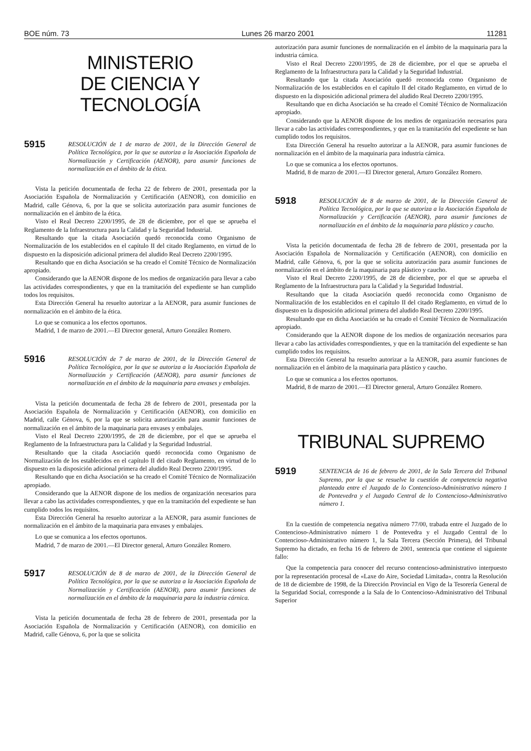BOE núm. 73 Lunes 26 marzo 2001 11281
MINISTERIO
DE CIENCIA Y TECNOLOGÍA
5915 RESOLUCIÓN de 1 de marzo de 2001, de la Dirección General de Política Tecnológica, por la que se autoriza a la Asociación Española de Normalización y Certificación (AENOR), para asumir funciones de normalización en el ámbito de la ética.
Vista la petición documentada de fecha 22 de febrero de 2001, presentada por la Asociación Española de Normalización y Certificación (AENOR), con domicilio en Madrid, calle Génova, 6, por la que se solicita autorización para asumir funciones de normalización en el ámbito de la ética.
Visto el Real Decreto 2200/1995, de 28 de diciembre, por el que se aprueba el Reglamento de la Infraestructura para la Calidad y la Seguridad Industrial.
Resultando que la citada Asociación quedó reconocida como Organismo de Normalización de los establecidos en el capítulo II del citado Reglamento, en virtud de lo dispuesto en la disposición adicional primera del aludido Real Decreto 2200/1995.
Resultando que en dicha Asociación se ha creado el Comité Técnico de Normalización apropiado.
Considerando que la AENOR dispone de los medios de organización para llevar a cabo las actividades correspondientes, y que en la tramitación del expediente se han cumplido todos los requisitos.
Esta Dirección General ha resuelto autorizar a la AENOR, para asumir funciones de normalización en el ámbito de la ética.
Lo que se comunica a los efectos oportunos.
Madrid, 1 de marzo de 2001.—El Director general, Arturo González Romero.
5916 RESOLUCIÓN de 7 de marzo de 2001, de la Dirección General de Política Tecnológica, por la que se autoriza a la Asociación Española de Normalización y Certificación (AENOR), para asumir funciones de normalización en el ámbito de la maquinaria para envases y embalajes.
Vista la petición documentada de fecha 28 de febrero de 2001, presentada por la Asociación Española de Normalización y Certificación (AENOR), con domicilio en Madrid, calle Génova, 6, por la que se solicita autorización para asumir funciones de normalización en el ámbito de la maquinaria para envases y embalajes.
Visto el Real Decreto 2200/1995, de 28 de diciembre, por el que se aprueba el Reglamento de la Infraestructura para la Calidad y la Seguridad Industrial.
Resultando que la citada Asociación quedó reconocida como Organismo de Normalización de los establecidos en el capítulo II del citado Reglamento, en virtud de lo dispuesto en la disposición adicional primera del aludido Real Decreto 2200/1995.
Resultando que en dicha Asociación se ha creado el Comité Técnico de Normalización apropiado.
Considerando que la AENOR dispone de los medios de organización necesarios para llevar a cabo las actividades correspondientes, y que en la tramitación del expediente se han cumplido todos los requisitos.
Esta Dirección General ha resuelto autorizar a la AENOR, para asumir funciones de normalización en el ámbito de la maquinaria para envases y embalajes.
Lo que se comunica a los efectos oportunos.
Madrid, 7 de marzo de 2001.—El Director general, Arturo González Romero.
5917 RESOLUCIÓN de 8 de marzo de 2001, de la Dirección General de Política Tecnológica, por la que se autoriza a la Asociación Española de Normalización y Certificación (AENOR), para asumir funciones de normalización en el ámbito de la maquinaria para la industria cárnica.
Vista la petición documentada de fecha 28 de febrero de 2001, presentada por la Asociación Española de Normalización y Certificación (AENOR), con domicilio en Madrid, calle Génova, 6, por la que se solicita
autorización para asumir funciones de normalización en el ámbito de la maquinaria para la industria cárnica.
Visto el Real Decreto 2200/1995, de 28 de diciembre, por el que se aprueba el Reglamento de la Infraestructura para la Calidad y la Seguridad Industrial.
Resultando que la citada Asociación quedó reconocida como Organismo de Normalización de los establecidos en el capítulo II del citado Reglamento, en virtud de lo dispuesto en la disposición adicional primera del aludido Real Decreto 2200/1995.
Resultando que en dicha Asociación se ha creado el Comité Técnico de Normalización apropiado.
Considerando que la AENOR dispone de los medios de organización necesarios para llevar a cabo las actividades correspondientes, y que en la tramitación del expediente se han cumplido todos los requisitos.
Esta Dirección General ha resuelto autorizar a la AENOR, para asumir funciones de normalización en el ámbito de la maquinaria para industria cárnica.
Lo que se comunica a los efectos oportunos.
Madrid, 8 de marzo de 2001.—El Director general, Arturo González Romero.
5918 RESOLUCIÓN de 8 de marzo de 2001, de la Dirección General de Política Tecnológica, por la que se autoriza a la Asociación Española de Normalización y Certificación (AENOR), para asumir funciones de normalización en el ámbito de la maquinaria para plástico y caucho.
Vista la petición documentada de fecha 28 de febrero de 2001, presentada por la Asociación Española de Normalización y Certificación (AENOR), con domicilio en Madrid, calle Génova, 6, por la que se solicita autorización para asumir funciones de normalización en el ámbito de la maquinaria para plástico y caucho.
Visto el Real Decreto 2200/1995, de 28 de diciembre, por el que se aprueba el Reglamento de la Infraestructura para la Calidad y la Seguridad Industrial.
Resultando que la citada Asociación quedó reconocida como Organismo de Normalización de los establecidos en el capítulo II del citado Reglamento, en virtud de lo dispuesto en la disposición adicional primera del aludido Real Decreto 2200/1995.
Resultando que en dicha Asociación se ha creado el Comité Técnico de Normalización apropiado.
Considerando que la AENOR dispone de los medios de organización necesarios para llevar a cabo las actividades correspondientes, y que en la tramitación del expediente se han cumplido todos los requisitos.
Esta Dirección General ha resuelto autorizar a la AENOR, para asumir funciones de normalización en el ámbito de la maquinaria para plástico y caucho.
Lo que se comunica a los efectos oportunos.
Madrid, 8 de marzo de 2001.—El Director general, Arturo González Romero.
TRIBUNAL SUPREMO
5919 SENTENCIA de 16 de febrero de 2001, de la Sala Tercera del Tribunal Supremo, por la que se resuelve la cuestión de competencia negativa planteada entre el Juzgado de lo Contencioso-Administrativo número 1 de Pontevedra y el Juzgado Central de lo Contencioso-Administrativo número 1.
En la cuestión de competencia negativa número 77/00, trabada entre el Juzgado de lo Contencioso-Administrativo número 1 de Pontevedra y el Juzgado Central de lo Contencioso-Administrativo número 1, la Sala Tercera (Sección Primera), del Tribunal Supremo ha dictado, en fecha 16 de febrero de 2001, sentencia que contiene el siguiente fallo:
Que la competencia para conocer del recurso contencioso-administrativo interpuesto por la representación procesal de «Laxe do Aire, Sociedad Limitada», contra la Resolución de 18 de diciembre de 1998, de la Dirección Provincial en Vigo de la Tesorería General de la Seguridad Social, corresponde a la Sala de lo Contencioso-Administrativo del Tribunal Superior